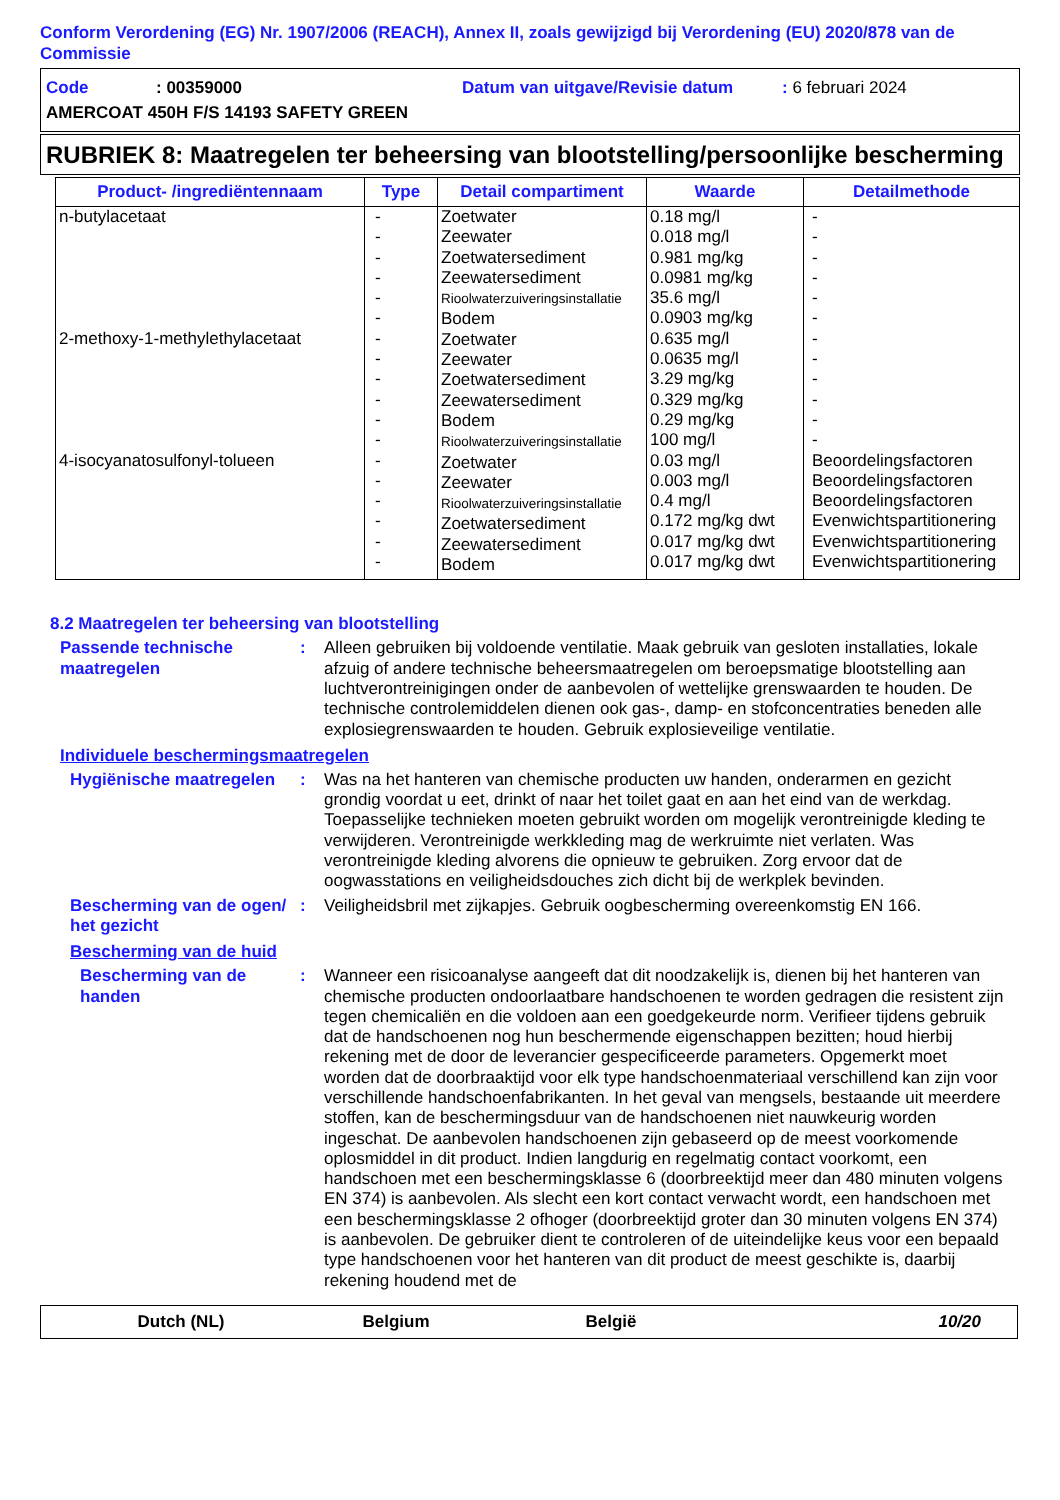Conform Verordening (EG) Nr. 1907/2006 (REACH), Annex II, zoals gewijzigd bij Verordening (EU) 2020/878 van de Commissie
Code: 00359000 Datum van uitgave/Revisie datum: 6 februari 2024
AMERCOAT 450H F/S 14193 SAFETY GREEN
RUBRIEK 8: Maatregelen ter beheersing van blootstelling/persoonlijke bescherming
| Product- /ingrediëntennaam | Type | Detail compartiment | Waarde | Detailmethode |
| --- | --- | --- | --- | --- |
| n-butylacetaat 2-methoxy-1-methylethylacetaat 4-isocyanatosulfonyl-tolueen | - - - - - - - - - - - - - - - - - - | Zoetwater Zeewater Zoetwatersediment Zeewatersediment Rioolwaterzuiveringsinstallatie Bodem Zoetwater Zeewater Zoetwatersediment Zeewatersediment Bodem Rioolwaterzuiveringsinstallatie Zoetwater Zeewater Rioolwaterzuiveringsinstallatie Zoetwatersediment Zeewatersediment Bodem | 0.18 mg/l 0.018 mg/l 0.981 mg/kg 0.0981 mg/kg 35.6 mg/l 0.0903 mg/kg 0.635 mg/l 0.0635 mg/l 3.29 mg/kg 0.329 mg/kg 0.29 mg/kg 100 mg/l 0.03 mg/l 0.003 mg/l 0.4 mg/l 0.172 mg/kg dwt 0.017 mg/kg dwt 0.017 mg/kg dwt | - - - - - - - - - - - - Beoordelingsfactoren Beoordelingsfactoren Beoordelingsfactoren Evenwichtspartitionering Evenwichtspartitionering Evenwichtspartitionering |
8.2 Maatregelen ter beheersing van blootstelling
Passende technische maatregelen
: Alleen gebruiken bij voldoende ventilatie. Maak gebruik van gesloten installaties, lokale afzuig of andere technische beheersmaatregelen om beroepsmatige blootstelling aan luchtverontreinigingen onder de aanbevolen of wettelijke grenswaarden te houden. De technische controlemiddelen dienen ook gas-, damp- en stofconcentraties beneden alle explosiegrenswaarden te houden. Gebruik explosieveilige ventilatie.
Individuele beschermingsmaatregelen
Hygiënische maatregelen
: Was na het hanteren van chemische producten uw handen, onderarmen en gezicht grondig voordat u eet, drinkt of naar het toilet gaat en aan het eind van de werkdag. Toepasselijke technieken moeten gebruikt worden om mogelijk verontreinigde kleding te verwijderen. Verontreinigde werkkleding mag de werkruimte niet verlaten. Was verontreinigde kleding alvorens die opnieuw te gebruiken. Zorg ervoor dat de oogwasstations en veiligheidsdouches zich dicht bij de werkplek bevinden.
Bescherming van de ogen/ het gezicht
: Veiligheidsbril met zijkapjes. Gebruik oogbescherming overeenkomstig EN 166.
Bescherming van de huid
Bescherming van de handen
: Wanneer een risicoanalyse aangeeft dat dit noodzakelijk is, dienen bij het hanteren van chemische producten ondoorlaatbare handschoenen te worden gedragen die resistent zijn tegen chemicaliën en die voldoen aan een goedgekeurde norm. Verifieer tijdens gebruik dat de handschoenen nog hun beschermende eigenschappen bezitten; houd hierbij rekening met de door de leverancier gespecificeerde parameters. Opgemerkt moet worden dat de doorbraaktijd voor elk type handschoenmateriaal verschillend kan zijn voor verschillende handschoenfabrikanten. In het geval van mengsels, bestaande uit meerdere stoffen, kan de beschermingsduur van de handschoenen niet nauwkeurig worden ingeschat. De aanbevolen handschoenen zijn gebaseerd op de meest voorkomende oplosmiddel in dit product. Indien langdurig en regelmatig contact voorkomt, een handschoen met een beschermingsklasse 6 (doorbreektijd meer dan 480 minuten volgens EN 374) is aanbevolen. Als slecht een kort contact verwacht wordt, een handschoen met een beschermingsklasse 2 ofhoger (doorbreektijd groter dan 30 minuten volgens EN 374) is aanbevolen. De gebruiker dient te controleren of de uiteindelijke keus voor een bepaald type handschoenen voor het hanteren van dit product de meest geschikte is, daarbij rekening houdend met de
Dutch (NL) Belgium België 10/20